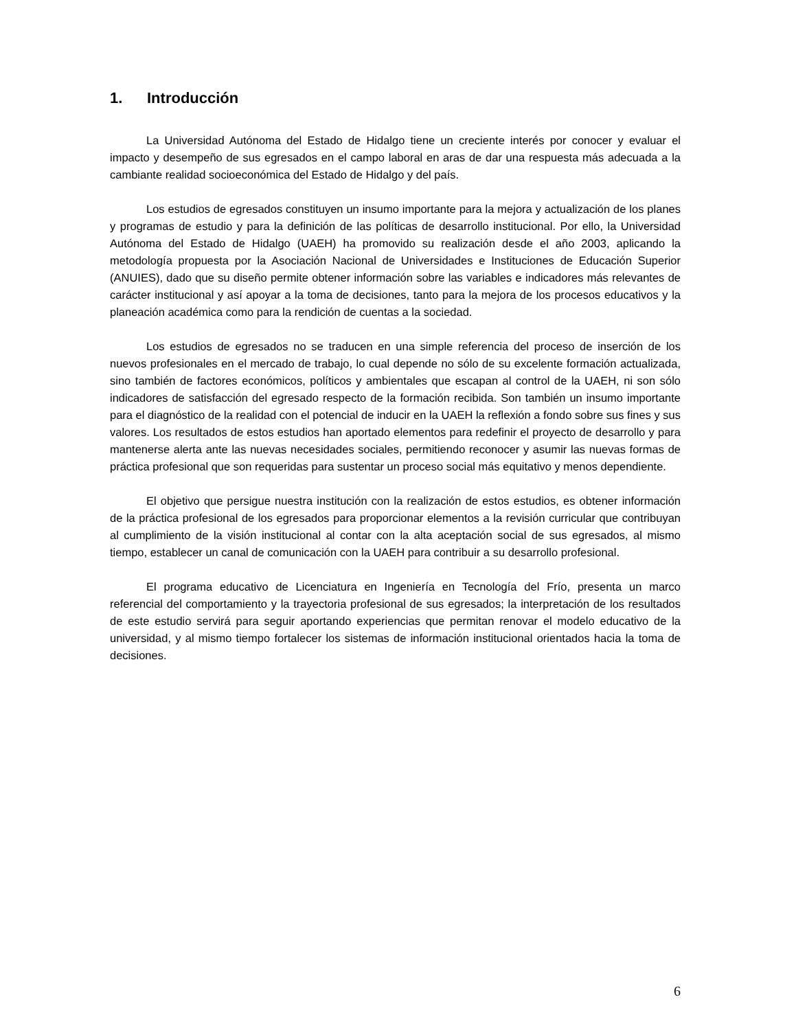1. Introducción
La Universidad Autónoma del Estado de Hidalgo tiene un creciente interés por conocer y evaluar el impacto y desempeño de sus egresados en el campo laboral en aras de dar una respuesta más adecuada a la cambiante realidad socioeconómica del Estado de Hidalgo y del país.
Los estudios de egresados constituyen un insumo importante para la mejora y actualización de los planes y programas de estudio y para la definición de las políticas de desarrollo institucional. Por ello, la Universidad Autónoma del Estado de Hidalgo (UAEH) ha promovido su realización desde el año 2003, aplicando la metodología propuesta por la Asociación Nacional de Universidades e Instituciones de Educación Superior (ANUIES), dado que su diseño permite obtener información sobre las variables e indicadores más relevantes de carácter institucional y así apoyar a la toma de decisiones, tanto para la mejora de los procesos educativos y la planeación académica como para la rendición de cuentas a la sociedad.
Los estudios de egresados no se traducen en una simple referencia del proceso de inserción de los nuevos profesionales en el mercado de trabajo, lo cual depende no sólo de su excelente formación actualizada, sino también de factores económicos, políticos y ambientales que escapan al control de la UAEH, ni son sólo indicadores de satisfacción del egresado respecto de la formación recibida. Son también un insumo importante para el diagnóstico de la realidad con el potencial de inducir en la UAEH la reflexión a fondo sobre sus fines y sus valores. Los resultados de estos estudios han aportado elementos para redefinir el proyecto de desarrollo y para mantenerse alerta ante las nuevas necesidades sociales, permitiendo reconocer y asumir las nuevas formas de práctica profesional que son requeridas para sustentar un proceso social más equitativo y menos dependiente.
El objetivo que persigue nuestra institución con la realización de estos estudios, es obtener información de la práctica profesional de los egresados para proporcionar elementos a la revisión curricular que contribuyan al cumplimiento de la visión institucional al contar con la alta aceptación social de sus egresados, al mismo tiempo, establecer un canal de comunicación con la UAEH para contribuir a su desarrollo profesional.
El programa educativo de Licenciatura en Ingeniería en Tecnología del Frío, presenta un marco referencial del comportamiento y la trayectoria profesional de sus egresados; la interpretación de los resultados de este estudio servirá para seguir aportando experiencias que permitan renovar el modelo educativo de la universidad, y al mismo tiempo fortalecer los sistemas de información institucional orientados hacia la toma de decisiones.
6